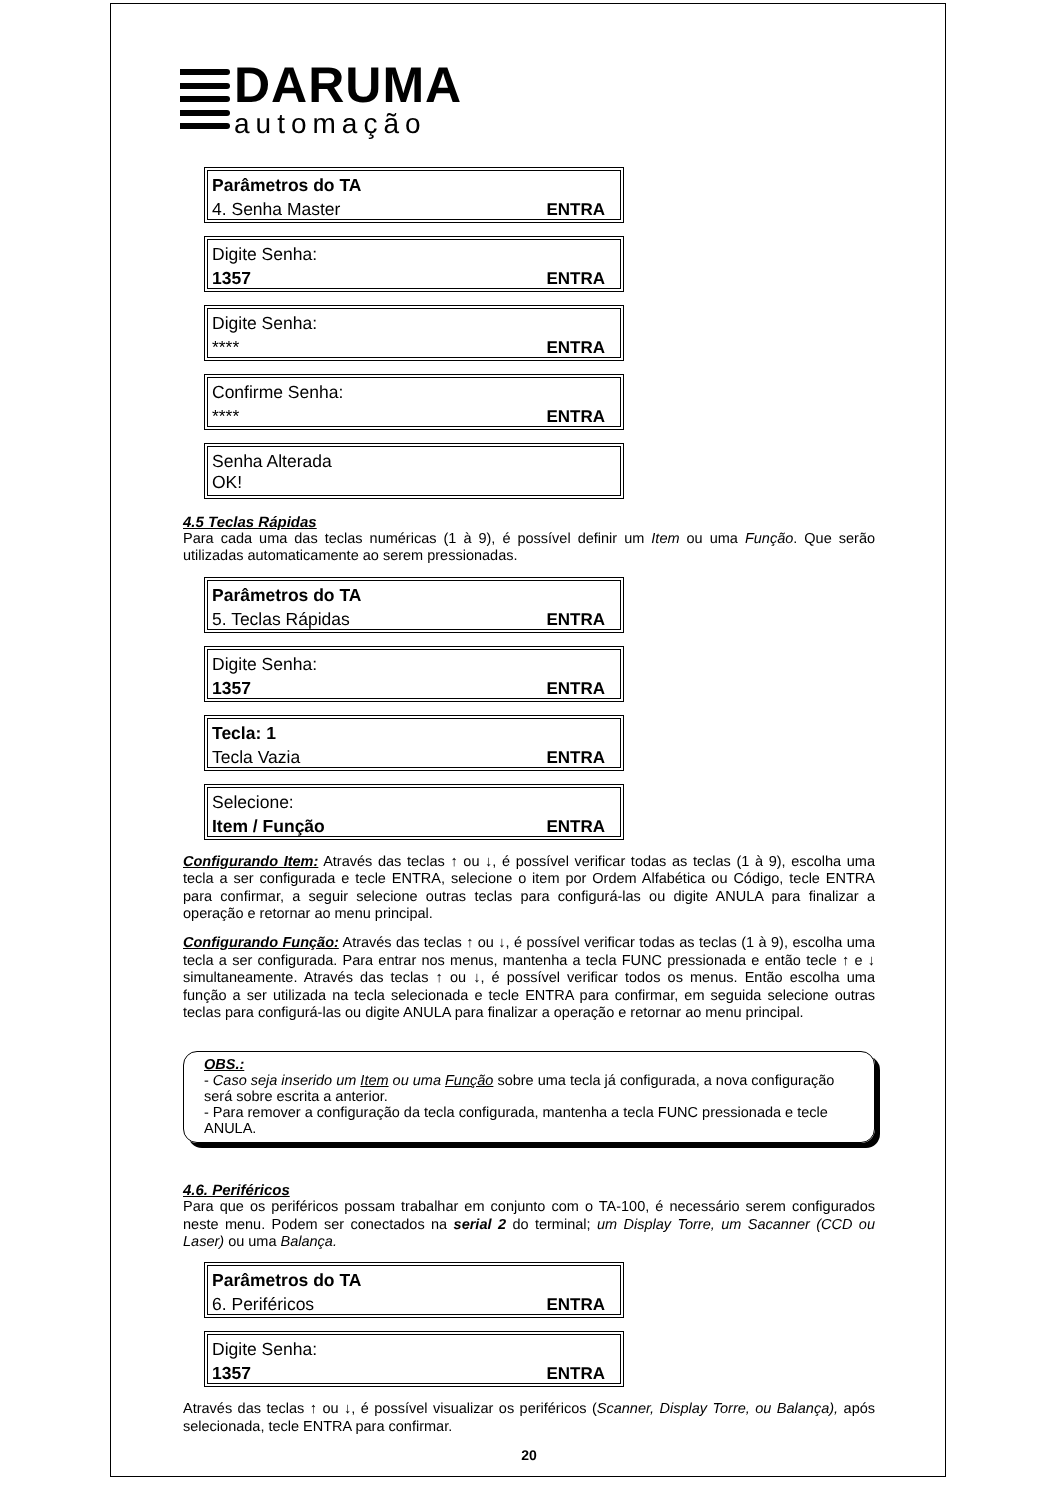DARUMA
automação
Parâmetros do TA
4. Senha Master ENTRA
Digite Senha:
1357 ENTRA
Digite Senha:
**** ENTRA
Confirme Senha:
**** ENTRA
Senha Alterada
OK!
4.5 Teclas Rápidas
Para cada uma das teclas numéricas (1 à 9), é possível definir um Item ou uma Função. Que serão utilizadas automaticamente ao serem pressionadas.
Parâmetros do TA
5. Teclas Rápidas ENTRA
Digite Senha:
1357 ENTRA
Tecla: 1
Tecla Vazia ENTRA
Selecione:
Item / Função ENTRA
Configurando Item: Através das teclas ↑ ou ↓, é possível verificar todas as teclas (1 à 9), escolha uma tecla a ser configurada e tecle ENTRA, selecione o item por Ordem Alfabética ou Código, tecle ENTRA para confirmar, a seguir selecione outras teclas para configurá-las ou digite ANULA para finalizar a operação e retornar ao menu principal.
Configurando Função: Através das teclas ↑ ou ↓, é possível verificar todas as teclas (1 à 9), escolha uma tecla a ser configurada. Para entrar nos menus, mantenha a tecla FUNC pressionada e então tecle ↑ e ↓ simultaneamente. Através das teclas ↑ ou ↓, é possível verificar todos os menus. Então escolha uma função a ser utilizada na tecla selecionada e tecle ENTRA para confirmar, em seguida selecione outras teclas para configurá-las ou digite ANULA para finalizar a operação e retornar ao menu principal.
OBS.:
- Caso seja inserido um Item ou uma Função sobre uma tecla já configurada, a nova configuração será sobre escrita a anterior.
- Para remover a configuração da tecla configurada, mantenha a tecla FUNC pressionada e tecle ANULA.
4.6. Periféricos
Para que os periféricos possam trabalhar em conjunto com o TA-100, é necessário serem configurados neste menu. Podem ser conectados na serial 2 do terminal; um Display Torre, um Sacanner (CCD ou Laser) ou uma Balança.
Parâmetros do TA
6. Periféricos ENTRA
Digite Senha:
1357 ENTRA
Através das teclas ↑ ou ↓, é possível visualizar os periféricos (Scanner, Display Torre, ou Balança), após selecionada, tecle ENTRA para confirmar.
20